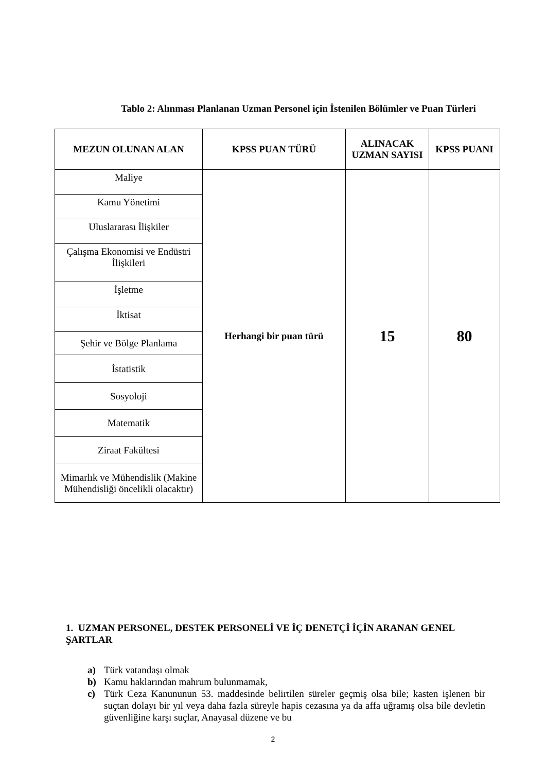Tablo 2: Alınması Planlanan Uzman Personel için İstenilen Bölümler ve Puan Türleri
| MEZUN OLUNAN ALAN | KPSS PUAN TÜRÜ | ALINACAK UZMAN SAYISI | KPSS PUANI |
| --- | --- | --- | --- |
| Maliye | Herhangi bir puan türü | 15 | 80 |
| Kamu Yönetimi | | | |
| Uluslararası İlişkiler | | | |
| Çalışma Ekonomisi ve Endüstri İlişkileri | | | |
| İşletme | | | |
| İktisat | | | |
| Şehir ve Bölge Planlama | | | |
| İstatistik | | | |
| Sosyoloji | | | |
| Matematik | | | |
| Ziraat Fakültesi | | | |
| Mimarlık ve Mühendislik (Makine Mühendisliği öncelikli olacaktır) | | | |
1. UZMAN PERSONEL, DESTEK PERSONELİ VE İÇ DENETÇİ İÇİN ARANAN GENEL ŞARTLAR
a) Türk vatandaşı olmak
b) Kamu haklarından mahrum bulunmamak,
c) Türk Ceza Kanununun 53. maddesinde belirtilen süreler geçmiş olsa bile; kasten işlenen bir suçtan dolayı bir yıl veya daha fazla süreyle hapis cezasına ya da affa uğramış olsa bile devletin güvenliğine karşı suçlar, Anayasal düzene ve bu
2